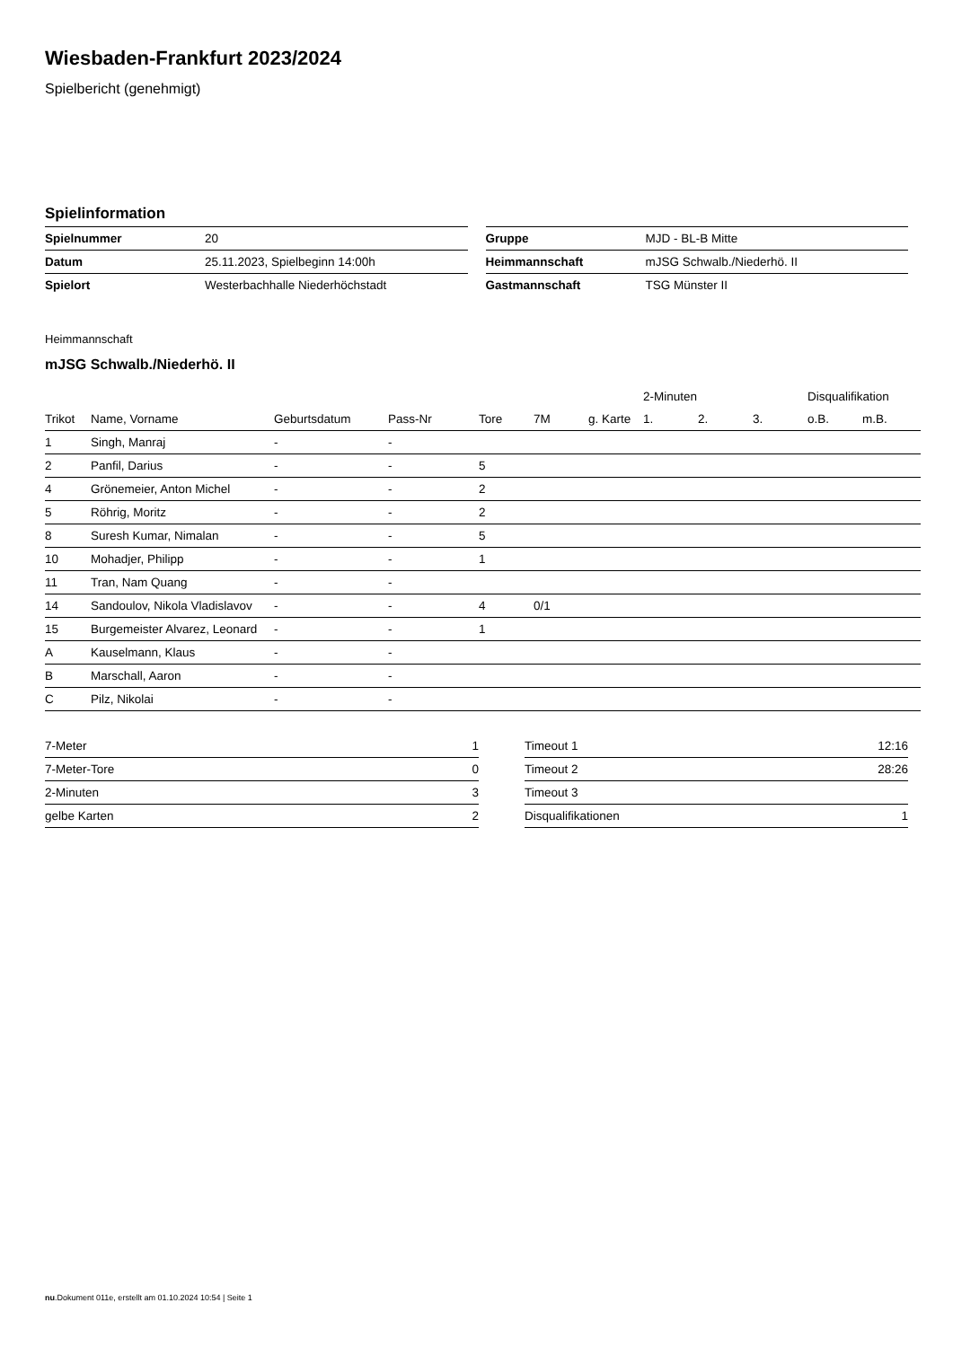Wiesbaden-Frankfurt 2023/2024
Spielbericht (genehmigt)
Spielinformation
| Spielnummer | 20 |
| Datum | 25.11.2023, Spielbeginn 14:00h |
| Spielort | Westerbachhalle Niederhöchstadt |
| Gruppe | MJD - BL-B Mitte |
| Heimmannschaft | mJSG Schwalb./Niederhö. II |
| Gastmannschaft | TSG Münster II |
Heimmannschaft
mJSG Schwalb./Niederhö. II
| | | | | | | | 2-Minuten | | | Disqualifikation | |
| --- | --- | --- | --- | --- | --- | --- | --- | --- | --- | --- | --- |
| Trikot | Name, Vorname | Geburtsdatum | Pass-Nr | Tore | 7M | g. Karte | 1. | 2. | 3. | o.B. | m.B. |
| 1 | Singh, Manraj | - | - | | | | | | | | |
| 2 | Panfil, Darius | - | - | 5 | | | | | | | |
| 4 | Grönemeier, Anton Michel | - | - | 2 | | | | | | | |
| 5 | Röhrig, Moritz | - | - | 2 | | | | | | | |
| 8 | Suresh Kumar, Nimalan | - | - | 5 | | | | | | | |
| 10 | Mohadjer, Philipp | - | - | 1 | | | | | | | |
| 11 | Tran, Nam Quang | - | - | | | | | | | | |
| 14 | Sandoulov, Nikola Vladislavov | - | - | 4 | 0/1 | | | | | | |
| 15 | Burgemeister Alvarez, Leonard | - | - | 1 | | | | | | | |
| A | Kauselmann, Klaus | - | - | | | | | | | | |
| B | Marschall, Aaron | - | - | | | | | | | | |
| C | Pilz, Nikolai | - | - | | | | | | | | |
| 7-Meter | 1 |
| 7-Meter-Tore | 0 |
| 2-Minuten | 3 |
| gelbe Karten | 2 |
| Timeout 1 | 12:16 |
| Timeout 2 | 28:26 |
| Timeout 3 | |
| Disqualifikationen | 1 |
nu.Dokument 011e, erstellt am 01.10.2024 10:54 | Seite 1